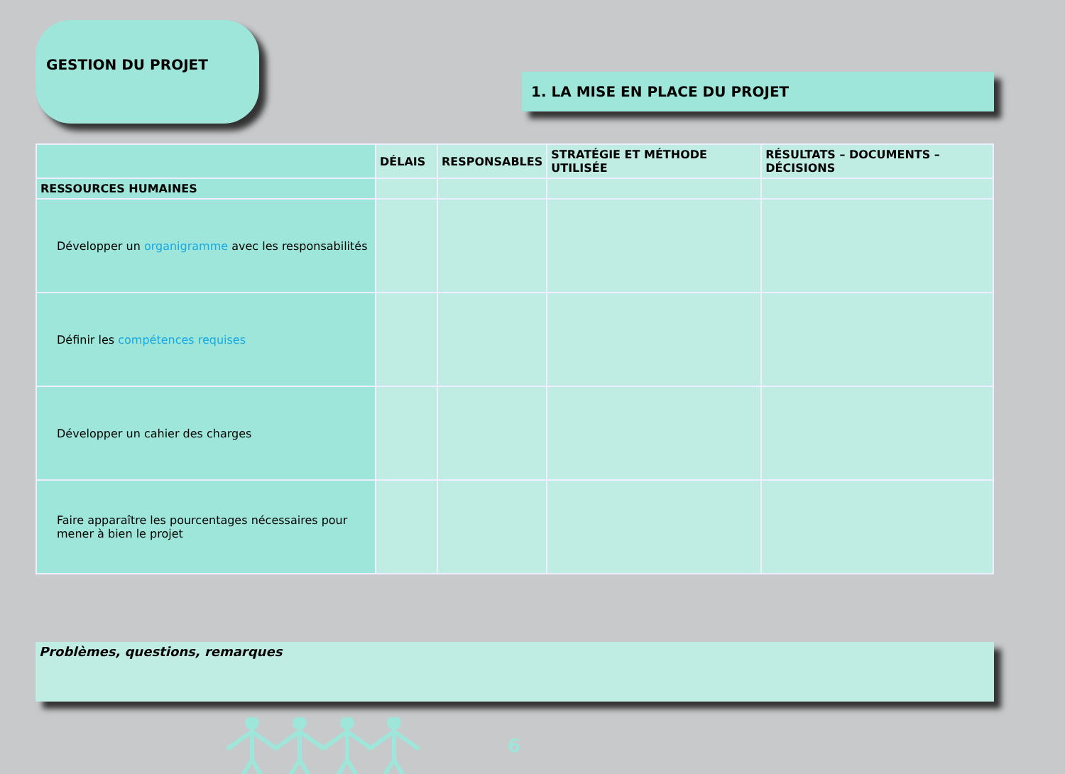GESTION DU PROJET
1. LA MISE EN PLACE DU PROJET
| | DÉLAIS | RESPONSABLES | STRATÉGIE ET MÉTHODE UTILISÉE | RÉSULTATS – DOCUMENTS – DÉCISIONS |
| --- | --- | --- | --- | --- |
| RESSOURCES HUMAINES | | | | |
| Développer un organigramme avec les responsabilités | | | | |
| Définir les compétences requises | | | | |
| Développer un cahier des charges | | | | |
| Faire apparaître les pourcentages nécessaires pour mener à bien le projet | | | | |
Problèmes, questions, remarques
6